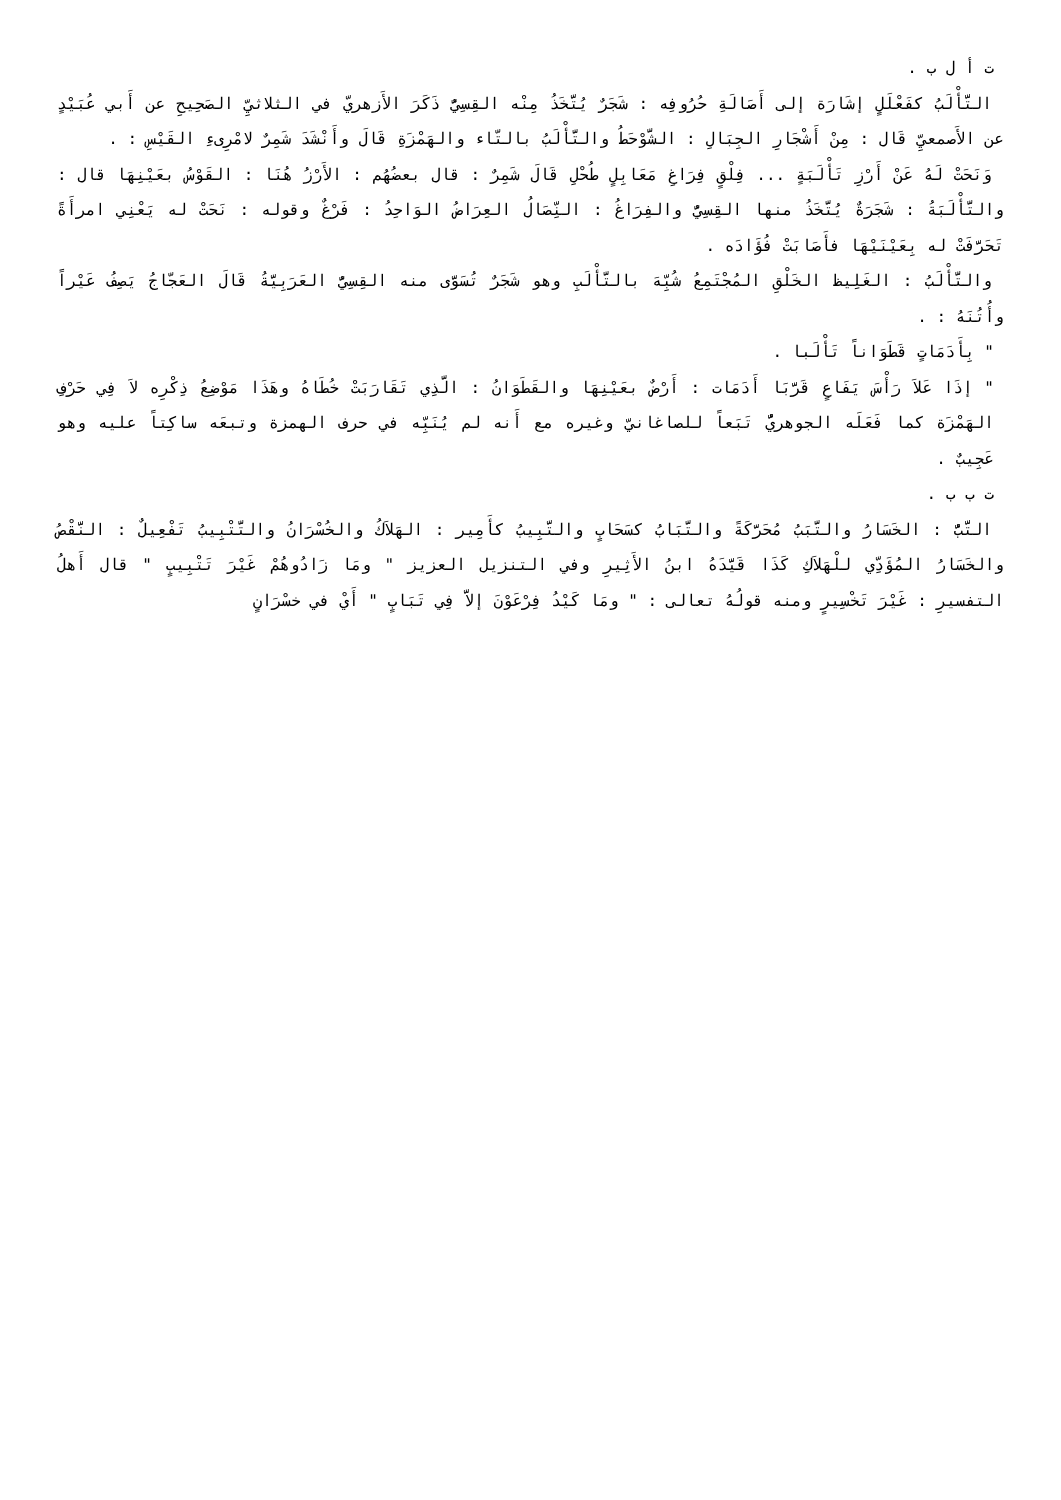ت أ ل ب .
التَّأْلَبُ كفَعْلَلٍ إشَارَة إلى أَصَالَةِ حُرُوفِه : شَجَرٌ يُتَّخَذُ مِنْه القِسِيُّ ذَكَرَ الأَزهريّ في الثلاثيِّ الصَحِيحِ عن أَبي عُبَيْدٍ عن الأَصمعيِّ قَال : مِنْ أَشْجَارِ الجِبَالِ : الشَّوْحَطُ والتَّأْلَبُ بالتّاء والهَمْزَةِ قَالَ وأَنْشَدَ شَمِرٌ لامْرِىءِ القَيْسِ : .
وَنَحَتْ لَهُ عَنْ أَرْزِ تَأْلَبَةٍ ... فِلْقٍ فِرَاغِ مَعَابِلٍ طُحْلِ قَالَ شَمِرٌ : قال بعضُهُم : الأَرْزُ هُنَا : القَوْسُ بعَيْنِهَا قال : والتَّأْلَبَةُ : شَجَرَةٌ يُتَّخَذُ منها القِسِيُّ والفِرَاغُ : النِّصَالُ العِرَاضُ الوَاحِدُ : فَرْغٌ وقوله : نَحَتْ له يَعْنِي امرأَةً تَحَرَّفَتْ له بِعَيْنَيْهَا فأَصَابَتْ فُؤَادَه .
والتَّأْلَبُ : الغَلِيظ الخَلْقِ المُجْتَمِعُ شُبِّهَ بالتَّأْلَبِ وهو شَجَرٌ تُسَوَّى منه القِسِيُّ العَرَبِيَّةُ قَالَ العَجّاجُ يَصِفُ عَيْراً وأُتُنَهُ : .
" بِأَدَمَاتٍ قَطَوَاناً تَأْلَبا .
" إذَا عَلاَ رَأْسَ يَفَاعٍ قَرَّبَا أَدَمَات : أَرْضٌ بعَيْنِهَا والقَطَوَانُ : الَّذِي تَقَارَبَتْ خُطَاهُ وهَذَا مَوْضِعُ ذِكْرِه لاَ فِي حَرْفِ الهَمْزَة كما فَعَلَه الجوهريُّ تَبَعاً للصاغانيّ وغيره مع أَنه لم يُنَبِّه في حرف الهمزة وتبعَه ساكِتاً عليه وهو عَجِيبٌ .
ت ب ب .
التَّبُّ : الخَسَارُ والتَّبَبُ مُحَرَّكَةً والتَّبَابُ كسَحَابٍ والتَّبِيبُ كأَمِير : الهَلاَكُ والخُسْرَانُ والتَّتْبِيبُ تَفْعِيلٌ : النَّقْصُ والخَسَارُ المُؤَدِّي للْهَلاَكِ كَذَا قَيَّدَهُ ابنُ الأَثِيرِ وفي التنزيل العزيز " ومَا زَادُوهُمْ غَيْرَ تَتْبِيبٍ " قال أَهلُ التفسيرِ : غَيْرَ تَخْسِيرٍ ومنه قولُهُ تعالى : " ومَا كَيْدُ فِرْعَوْنَ إلاَّ فِي تَبَابٍ " أَيْ في خسْرَانٍ